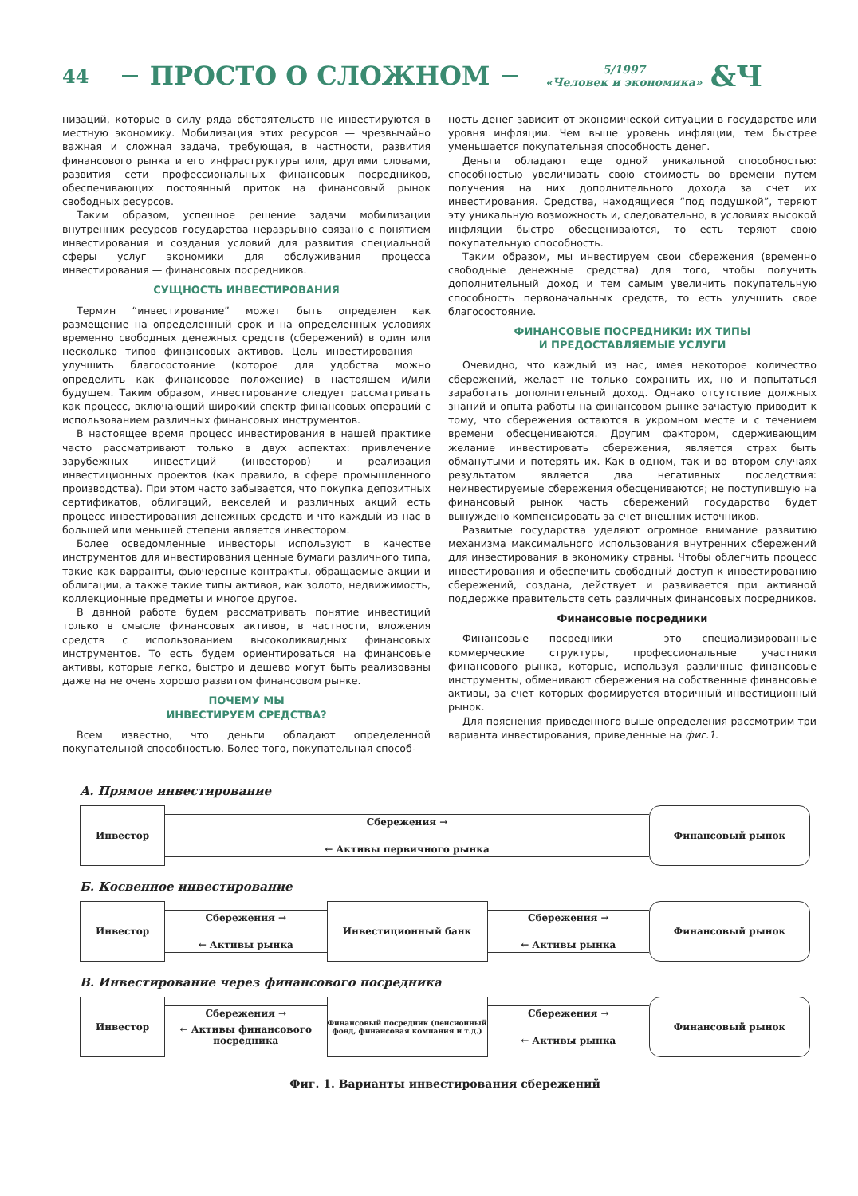44 ПРОСТО О СЛОЖНОМ 5/1997
«Человек и экономика» &Ч
низаций, которые в силу ряда обстоятельств не инвестируются в местную экономику. Мобилизация этих ресурсов — чрезвычайно важная и сложная задача, требующая, в частности, развития финансового рынка и его инфраструктуры или, другими словами, развития сети профессиональных финансовых посредников, обеспечивающих постоянный приток на финансовый рынок свободных ресурсов.
Таким образом, успешное решение задачи мобилизации внутренних ресурсов государства неразрывно связано с понятием инвестирования и создания условий для развития специальной сферы услуг экономики для обслуживания процесса инвестирования — финансовых посредников.
СУЩНОСТЬ ИНВЕСТИРОВАНИЯ
Термин “инвестирование” может быть определен как размещение на определенный срок и на определенных условиях временно свободных денежных средств (сбережений) в один или несколько типов финансовых активов. Цель инвестирования — улучшить благосостояние (которое для удобства можно определить как финансовое положение) в настоящем и/или будущем. Таким образом, инвестирование следует рассматривать как процесс, включающий широкий спектр финансовых операций с использованием различных финансовых инструментов.
В настоящее время процесс инвестирования в нашей практике часто рассматривают только в двух аспектах: привлечение зарубежных инвестиций (инвесторов) и реализация инвестиционных проектов (как правило, в сфере промышленного производства). При этом часто забывается, что покупка депозитных сертификатов, облигаций, векселей и различных акций есть процесс инвестирования денежных средств и что каждый из нас в большей или меньшей степени является инвестором.
Более осведомленные инвесторы используют в качестве инструментов для инвестирования ценные бумаги различного типа, такие как варранты, фьючерсные контракты, обращаемые акции и облигации, а также такие типы активов, как золото, недвижимость, коллекционные предметы и многое другое.
В данной работе будем рассматривать понятие инвестиций только в смысле финансовых активов, в частности, вложения средств с использованием высоколиквидных финансовых инструментов. То есть будем ориентироваться на финансовые активы, которые легко, быстро и дешево могут быть реализованы даже на не очень хорошо развитом финансовом рынке.
ПОЧЕМУ МЫ
ИНВЕСТИРУЕМ СРЕДСТВА?
Всем известно, что деньги обладают определенной покупательной способностью. Более того, покупательная способ-
ность денег зависит от экономической ситуации в государстве или уровня инфляции. Чем выше уровень инфляции, тем быстрее уменьшается покупательная способность денег.
Деньги обладают еще одной уникальной способностью: способностью увеличивать свою стоимость во времени путем получения на них дополнительного дохода за счет их инвестирования. Средства, находящиеся “под подушкой”, теряют эту уникальную возможность и, следовательно, в условиях высокой инфляции быстро обесцениваются, то есть теряют свою покупательную способность.
Таким образом, мы инвестируем свои сбережения (временно свободные денежные средства) для того, чтобы получить дополнительный доход и тем самым увеличить покупательную способность первоначальных средств, то есть улучшить свое благосостояние.
ФИНАНСОВЫЕ ПОСРЕДНИКИ: ИХ ТИПЫ
И ПРЕДОСТАВЛЯЕМЫЕ УСЛУГИ
Очевидно, что каждый из нас, имея некоторое количество сбережений, желает не только сохранить их, но и попытаться заработать дополнительный доход. Однако отсутствие должных знаний и опыта работы на финансовом рынке зачастую приводит к тому, что сбережения остаются в укромном месте и с течением времени обесцениваются. Другим фактором, сдерживающим желание инвестировать сбережения, является страх быть обманутыми и потерять их. Как в одном, так и во втором случаях результатом является два негативных последствия: неинвестируемые сбережения обесцениваются; не поступившую на финансовый рынок часть сбережений государство будет вынуждено компенсировать за счет внешних источников.
Развитые государства уделяют огромное внимание развитию механизма максимального использования внутренних сбережений для инвестирования в экономику страны. Чтобы облегчить процесс инвестирования и обеспечить свободный доступ к инвестированию сбережений, создана, действует и развивается при активной поддержке правительств сеть различных финансовых посредников.
Финансовые посредники
Финансовые посредники — это специализированные коммерческие структуры, профессиональные участники финансового рынка, которые, используя различные финансовые инструменты, обменивают сбережения на собственные финансовые активы, за счет которых формируется вторичный инвестиционный рынок.
Для пояснения приведенного выше определения рассмотрим три варианта инвестирования, приведенные на фиг.1.
А. Прямое инвестирование
Инвестор
Сбережения →
← Активы первичного рынка
Финансовый рынок
Б. Косвенное инвестирование
Инвестор
Сбережения →
← Активы рынка
Инвестиционный банк
Сбережения →
← Активы рынка
Финансовый рынок
В. Инвестирование через финансового посредника
Инвестор
Сбережения →
← Активы финансового посредника
Финансовый посредник (пенсионный фонд, финансовая компания и т.д.)
Сбережения →
← Активы рынка
Финансовый рынок
Фиг. 1. Варианты инвестирования сбережений